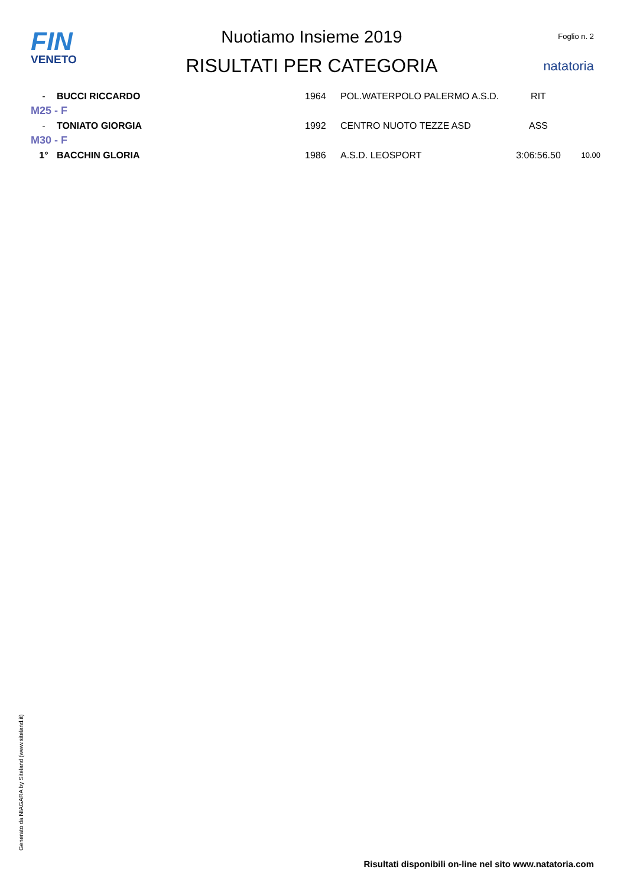FIN
VENETO
Nuotiamo Insieme 2019
RISULTATI PER CATEGORIA
Foglio n. 2
natatoria
| - | BUCCI RICCARDO | 1964 | POL.WATERPOLO PALERMO A.S.D. | RIT | |
| M25 - F | | | | | |
| - | TONIATO GIORGIA | 1992 | CENTRO NUOTO TEZZE ASD | ASS | |
| M30 - F | | | | | |
| 1° | BACCHIN GLORIA | 1986 | A.S.D. LEOSPORT | 3:06:56.50 | 10.00 |
Generato da NIAGARA by Siteland (www.siteland.it)
Risultati disponibili on-line nel sito www.natatoria.com